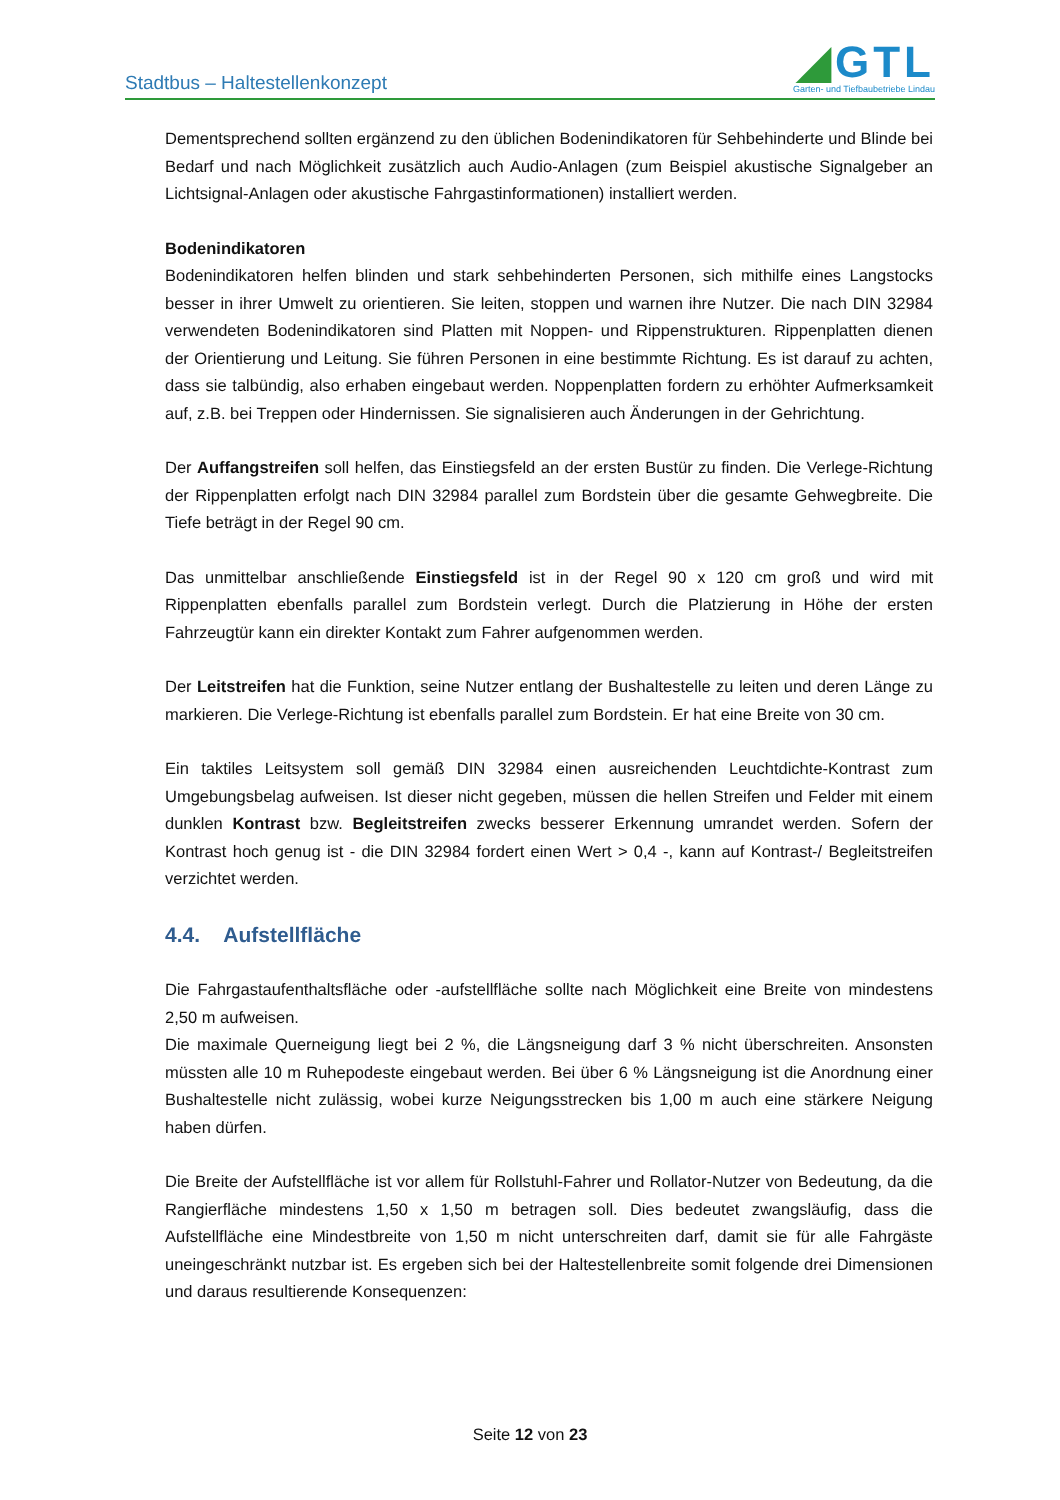Stadtbus – Haltestellenkonzept
◢GTL
Garten- und Tiefbaubetriebe Lindau
Dementsprechend sollten ergänzend zu den üblichen Bodenindikatoren für Sehbehinderte und Blinde bei Bedarf und nach Möglichkeit zusätzlich auch Audio-Anlagen (zum Beispiel akustische Signalgeber an Lichtsignal-Anlagen oder akustische Fahrgastinformationen) installiert werden.
Bodenindikatoren
Bodenindikatoren helfen blinden und stark sehbehinderten Personen, sich mithilfe eines Langstocks besser in ihrer Umwelt zu orientieren. Sie leiten, stoppen und warnen ihre Nutzer. Die nach DIN 32984 verwendeten Bodenindikatoren sind Platten mit Noppen- und Rippenstrukturen. Rippenplatten dienen der Orientierung und Leitung. Sie führen Personen in eine bestimmte Richtung. Es ist darauf zu achten, dass sie talbündig, also erhaben eingebaut werden. Noppenplatten fordern zu erhöhter Aufmerksamkeit auf, z.B. bei Treppen oder Hindernissen. Sie signalisieren auch Änderungen in der Gehrichtung.
Der Auffangstreifen soll helfen, das Einstiegsfeld an der ersten Bustür zu finden. Die Verlege-Richtung der Rippenplatten erfolgt nach DIN 32984 parallel zum Bordstein über die gesamte Gehwegbreite. Die Tiefe beträgt in der Regel 90 cm.
Das unmittelbar anschließende Einstiegsfeld ist in der Regel 90 x 120 cm groß und wird mit Rippenplatten ebenfalls parallel zum Bordstein verlegt. Durch die Platzierung in Höhe der ersten Fahrzeugtür kann ein direkter Kontakt zum Fahrer aufgenommen werden.
Der Leitstreifen hat die Funktion, seine Nutzer entlang der Bushaltestelle zu leiten und deren Länge zu markieren. Die Verlege-Richtung ist ebenfalls parallel zum Bordstein. Er hat eine Breite von 30 cm.
Ein taktiles Leitsystem soll gemäß DIN 32984 einen ausreichenden Leuchtdichte-Kontrast zum Umgebungsbelag aufweisen. Ist dieser nicht gegeben, müssen die hellen Streifen und Felder mit einem dunklen Kontrast bzw. Begleitstreifen zwecks besserer Erkennung umrandet werden. Sofern der Kontrast hoch genug ist - die DIN 32984 fordert einen Wert > 0,4 -, kann auf Kontrast-/ Begleitstreifen verzichtet werden.
4.4. Aufstellfläche
Die Fahrgastaufenthaltsfläche oder -aufstellfläche sollte nach Möglichkeit eine Breite von mindestens 2,50 m aufweisen.
Die maximale Querneigung liegt bei 2 %, die Längsneigung darf 3 % nicht überschreiten. Ansonsten müssten alle 10 m Ruhepodeste eingebaut werden. Bei über 6 % Längsneigung ist die Anordnung einer Bushaltestelle nicht zulässig, wobei kurze Neigungsstrecken bis 1,00 m auch eine stärkere Neigung haben dürfen.
Die Breite der Aufstellfläche ist vor allem für Rollstuhl-Fahrer und Rollator-Nutzer von Bedeutung, da die Rangierfläche mindestens 1,50 x 1,50 m betragen soll. Dies bedeutet zwangsläufig, dass die Aufstellfläche eine Mindestbreite von 1,50 m nicht unterschreiten darf, damit sie für alle Fahrgäste uneingeschränkt nutzbar ist. Es ergeben sich bei der Haltestellenbreite somit folgende drei Dimensionen und daraus resultierende Konsequenzen:
Seite 12 von 23